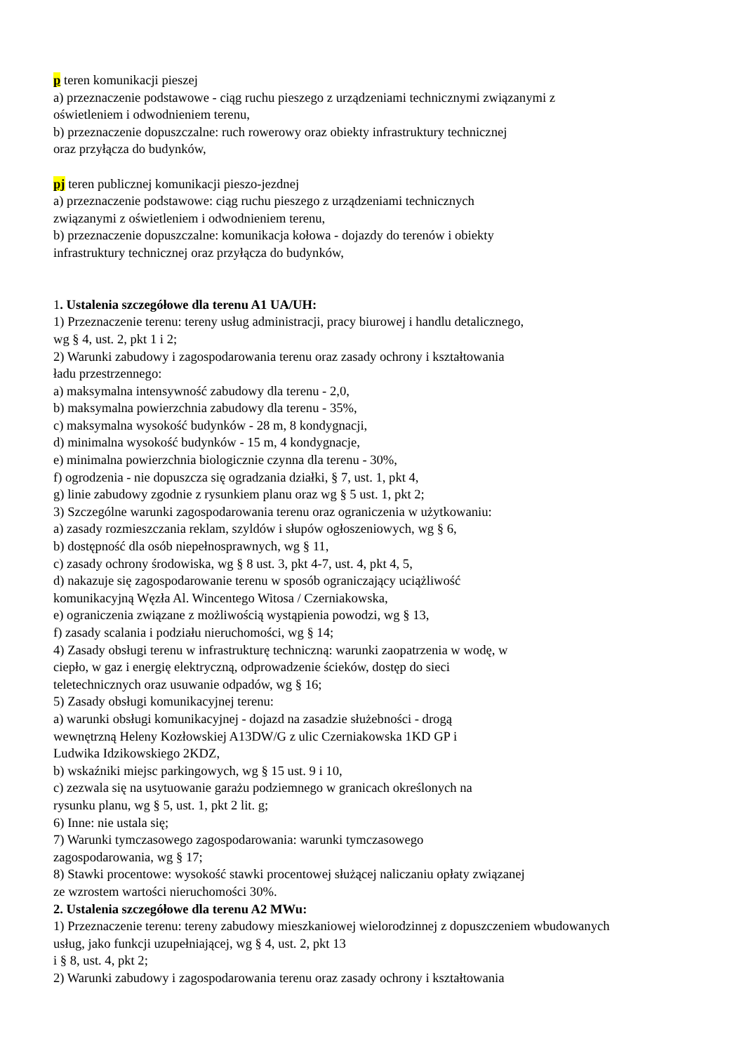p teren komunikacji pieszej
a) przeznaczenie podstawowe - ciąg ruchu pieszego z urządzeniami technicznymi związanymi z
oświetleniem i odwodnieniem terenu,
b) przeznaczenie dopuszczalne: ruch rowerowy oraz obiekty infrastruktury technicznej
oraz przyłącza do budynków,
pj teren publicznej komunikacji pieszo-jezdnej
a) przeznaczenie podstawowe: ciąg ruchu pieszego z urządzeniami technicznych
związanymi z oświetleniem i odwodnieniem terenu,
b) przeznaczenie dopuszczalne: komunikacja kołowa - dojazdy do terenów i obiekty
infrastruktury technicznej oraz przyłącza do budynków,
1. Ustalenia szczegółowe dla terenu A1 UA/UH:
1) Przeznaczenie terenu: tereny usług administracji, pracy biurowej i handlu detalicznego,
wg § 4, ust. 2, pkt 1 i 2;
2) Warunki zabudowy i zagospodarowania terenu oraz zasady ochrony i kształtowania
ładu przestrzennego:
a) maksymalna intensywność zabudowy dla terenu - 2,0,
b) maksymalna powierzchnia zabudowy dla terenu - 35%,
c) maksymalna wysokość budynków - 28 m, 8 kondygnacji,
d) minimalna wysokość budynków - 15 m, 4 kondygnacje,
e) minimalna powierzchnia biologicznie czynna dla terenu - 30%,
f) ogrodzenia - nie dopuszcza się ogradzania działki, § 7, ust. 1, pkt 4,
g) linie zabudowy zgodnie z rysunkiem planu oraz wg § 5 ust. 1, pkt 2;
3) Szczególne warunki zagospodarowania terenu oraz ograniczenia w użytkowaniu:
a) zasady rozmieszczania reklam, szyldów i słupów ogłoszeniowych, wg § 6,
b) dostępność dla osób niepełnosprawnych, wg § 11,
c) zasady ochrony środowiska, wg § 8 ust. 3, pkt 4-7, ust. 4, pkt 4, 5,
d) nakazuje się zagospodarowanie terenu w sposób ograniczający uciążliwość
komunikacyjną Węzła Al. Wincentego Witosa / Czerniakowska,
e) ograniczenia związane z możliwością wystąpienia powodzi, wg § 13,
f) zasady scalania i podziału nieruchomości, wg § 14;
4) Zasady obsługi terenu w infrastrukturę techniczną: warunki zaopatrzenia w wodę, w
ciepło, w gaz i energię elektryczną, odprowadzenie ścieków, dostęp do sieci
teletechnicznych oraz usuwanie odpadów, wg § 16;
5) Zasady obsługi komunikacyjnej terenu:
a) warunki obsługi komunikacyjnej - dojazd na zasadzie służebności - drogą
wewnętrzną Heleny Kozłowskiej A13DW/G z ulic Czerniakowska 1KD GP i
Ludwika Idzikowskiego 2KDZ,
b) wskaźniki miejsc parkingowych, wg § 15 ust. 9 i 10,
c) zezwala się na usytuowanie garażu podziemnego w granicach określonych na
rysunku planu, wg § 5, ust. 1, pkt 2 lit. g;
6) Inne: nie ustala się;
7) Warunki tymczasowego zagospodarowania: warunki tymczasowego
zagospodarowania, wg § 17;
8) Stawki procentowe: wysokość stawki procentowej służącej naliczaniu opłaty związanej
ze wzrostem wartości nieruchomości 30%.
2. Ustalenia szczegółowe dla terenu A2 MWu:
1) Przeznaczenie terenu: tereny zabudowy mieszkaniowej wielorodzinnej z dopuszczeniem wbudowanych
usług, jako funkcji uzupełniającej, wg § 4, ust. 2, pkt 13
i § 8, ust. 4, pkt 2;
2) Warunki zabudowy i zagospodarowania terenu oraz zasady ochrony i kształtowania